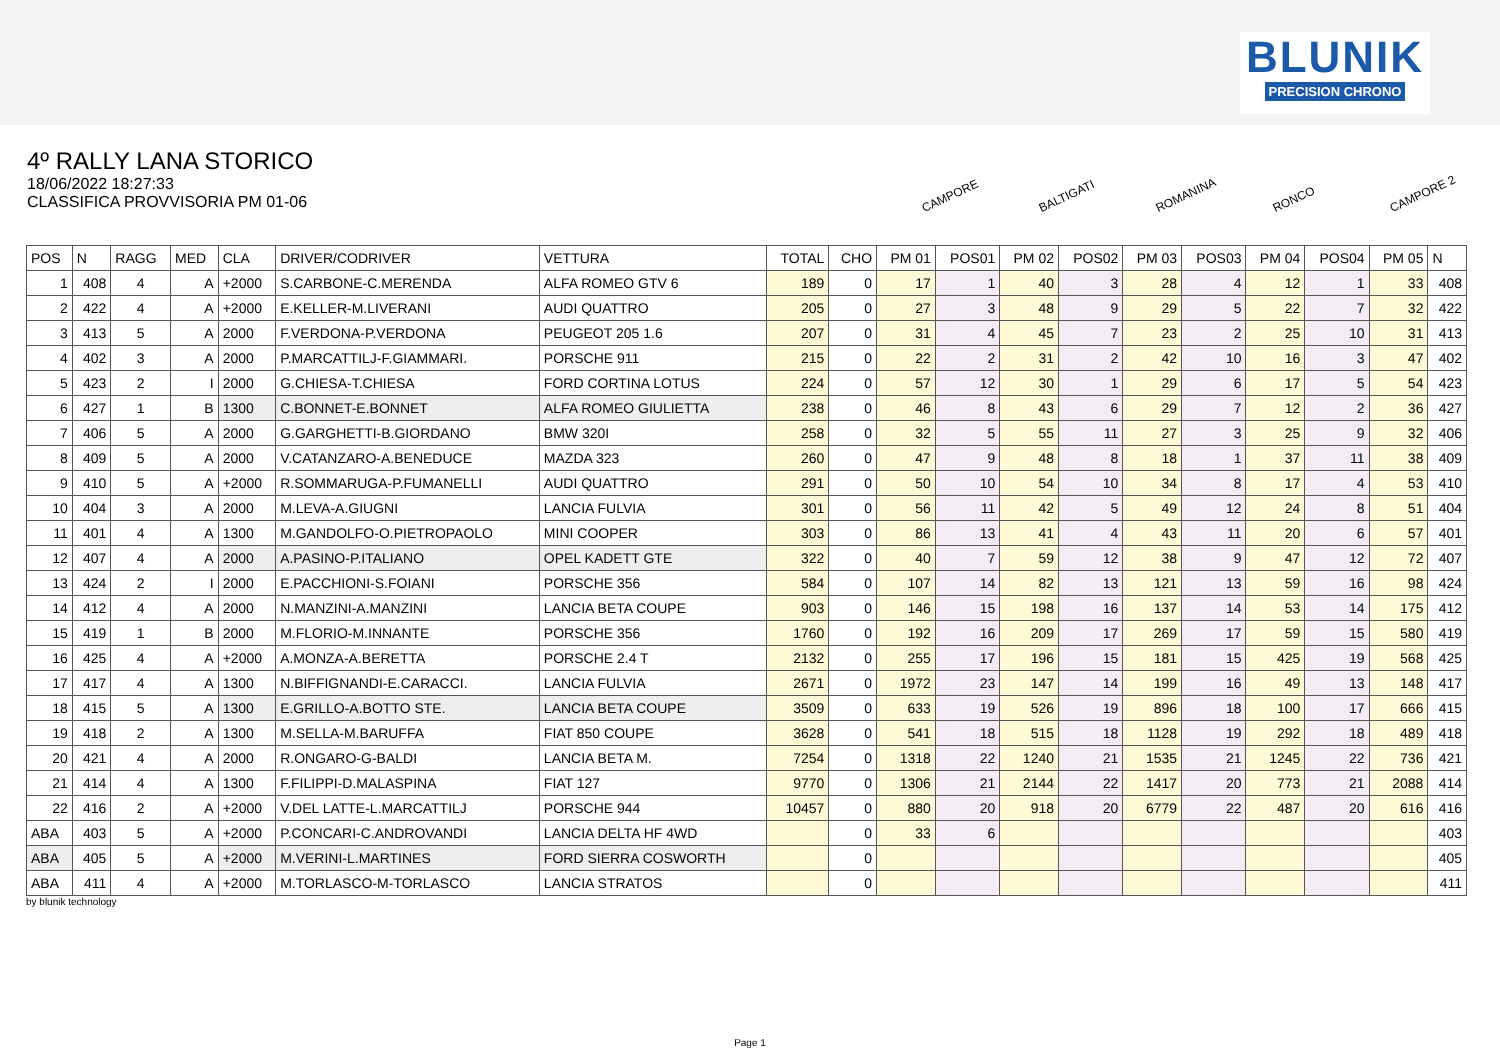BLUNIK
PRECISION CHRONO
4º RALLY LANA STORICO
18/06/2022 18:27:33
CLASSIFICA PROVVISORIA PM 01-06
CAMPORE BALTIGATI ROMANINA RONCO CAMPORE 2
| POS | N | RAGG | MED | CLA | DRIVER/CODRIVER | VETTURA | TOTAL | CHO | PM 01 | POS01 | PM 02 | POS02 | PM 03 | POS03 | PM 04 | POS04 | PM 05 | N |
| --- | --- | --- | --- | --- | --- | --- | --- | --- | --- | --- | --- | --- | --- | --- | --- | --- | --- | --- |
| 1 | 408 | 4 | A | +2000 | S.CARBONE-C.MERENDA | ALFA ROMEO GTV 6 | 189 | 0 | 17 | 1 | 40 | 3 | 28 | 4 | 12 | 1 | 33 | 408 |
| 2 | 422 | 4 | A | +2000 | E.KELLER-M.LIVERANI | AUDI QUATTRO | 205 | 0 | 27 | 3 | 48 | 9 | 29 | 5 | 22 | 7 | 32 | 422 |
| 3 | 413 | 5 | A | 2000 | F.VERDONA-P.VERDONA | PEUGEOT 205 1.6 | 207 | 0 | 31 | 4 | 45 | 7 | 23 | 2 | 25 | 10 | 31 | 413 |
| 4 | 402 | 3 | A | 2000 | P.MARCATTILJ-F.GIAMMARI. | PORSCHE 911 | 215 | 0 | 22 | 2 | 31 | 2 | 42 | 10 | 16 | 3 | 47 | 402 |
| 5 | 423 | 2 | I | 2000 | G.CHIESA-T.CHIESA | FORD CORTINA LOTUS | 224 | 0 | 57 | 12 | 30 | 1 | 29 | 6 | 17 | 5 | 54 | 423 |
| 6 | 427 | 1 | B | 1300 | C.BONNET-E.BONNET | ALFA ROMEO GIULIETTA | 238 | 0 | 46 | 8 | 43 | 6 | 29 | 7 | 12 | 2 | 36 | 427 |
| 7 | 406 | 5 | A | 2000 | G.GARGHETTI-B.GIORDANO | BMW 320I | 258 | 0 | 32 | 5 | 55 | 11 | 27 | 3 | 25 | 9 | 32 | 406 |
| 8 | 409 | 5 | A | 2000 | V.CATANZARO-A.BENEDUCE | MAZDA 323 | 260 | 0 | 47 | 9 | 48 | 8 | 18 | 1 | 37 | 11 | 38 | 409 |
| 9 | 410 | 5 | A | +2000 | R.SOMMARUGA-P.FUMANELLI | AUDI QUATTRO | 291 | 0 | 50 | 10 | 54 | 10 | 34 | 8 | 17 | 4 | 53 | 410 |
| 10 | 404 | 3 | A | 2000 | M.LEVA-A.GIUGNI | LANCIA FULVIA | 301 | 0 | 56 | 11 | 42 | 5 | 49 | 12 | 24 | 8 | 51 | 404 |
| 11 | 401 | 4 | A | 1300 | M.GANDOLFO-O.PIETROPAOLO | MINI COOPER | 303 | 0 | 86 | 13 | 41 | 4 | 43 | 11 | 20 | 6 | 57 | 401 |
| 12 | 407 | 4 | A | 2000 | A.PASINO-P.ITALIANO | OPEL KADETT GTE | 322 | 0 | 40 | 7 | 59 | 12 | 38 | 9 | 47 | 12 | 72 | 407 |
| 13 | 424 | 2 | I | 2000 | E.PACCHIONI-S.FOIANI | PORSCHE 356 | 584 | 0 | 107 | 14 | 82 | 13 | 121 | 13 | 59 | 16 | 98 | 424 |
| 14 | 412 | 4 | A | 2000 | N.MANZINI-A.MANZINI | LANCIA BETA COUPE | 903 | 0 | 146 | 15 | 198 | 16 | 137 | 14 | 53 | 14 | 175 | 412 |
| 15 | 419 | 1 | B | 2000 | M.FLORIO-M.INNANTE | PORSCHE 356 | 1760 | 0 | 192 | 16 | 209 | 17 | 269 | 17 | 59 | 15 | 580 | 419 |
| 16 | 425 | 4 | A | +2000 | A.MONZA-A.BERETTA | PORSCHE 2.4 T | 2132 | 0 | 255 | 17 | 196 | 15 | 181 | 15 | 425 | 19 | 568 | 425 |
| 17 | 417 | 4 | A | 1300 | N.BIFFIGNANDI-E.CARACCI. | LANCIA FULVIA | 2671 | 0 | 1972 | 23 | 147 | 14 | 199 | 16 | 49 | 13 | 148 | 417 |
| 18 | 415 | 5 | A | 1300 | E.GRILLO-A.BOTTO STE. | LANCIA BETA COUPE | 3509 | 0 | 633 | 19 | 526 | 19 | 896 | 18 | 100 | 17 | 666 | 415 |
| 19 | 418 | 2 | A | 1300 | M.SELLA-M.BARUFFA | FIAT 850 COUPE | 3628 | 0 | 541 | 18 | 515 | 18 | 1128 | 19 | 292 | 18 | 489 | 418 |
| 20 | 421 | 4 | A | 2000 | R.ONGARO-G-BALDI | LANCIA BETA M. | 7254 | 0 | 1318 | 22 | 1240 | 21 | 1535 | 21 | 1245 | 22 | 736 | 421 |
| 21 | 414 | 4 | A | 1300 | F.FILIPPI-D.MALASPINA | FIAT 127 | 9770 | 0 | 1306 | 21 | 2144 | 22 | 1417 | 20 | 773 | 21 | 2088 | 414 |
| 22 | 416 | 2 | A | +2000 | V.DEL LATTE-L.MARCATTILJ | PORSCHE 944 | 10457 | 0 | 880 | 20 | 918 | 20 | 6779 | 22 | 487 | 20 | 616 | 416 |
| ABA | 403 | 5 | A | +2000 | P.CONCARI-C.ANDROVANDI | LANCIA DELTA HF 4WD | | 0 | 33 | 6 | | | | | | | | 403 |
| ABA | 405 | 5 | A | +2000 | M.VERINI-L.MARTINES | FORD SIERRA COSWORTH | | 0 | | | | | | | | | | 405 |
| ABA | 411 | 4 | A | +2000 | M.TORLASCO-M-TORLASCO | LANCIA STRATOS | | 0 | | | | | | | | | | 411 |
by blunik technology
Page 1